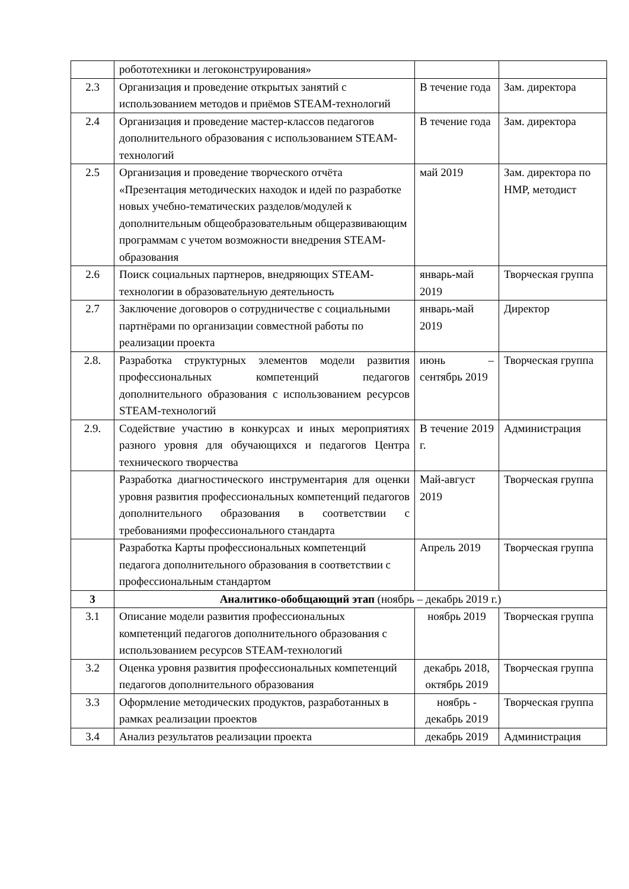| | робототехники и легоконструирования» | | |
| 2.3 | Организация и проведение открытых занятий с использованием методов и приёмов STEAM-технологий | В течение года | Зам. директора |
| 2.4 | Организация и проведение мастер-классов педагогов дополнительного образования с использованием STEAM-технологий | В течение года | Зам. директора |
| 2.5 | Организация и проведение творческого отчёта «Презентация методических находок и идей по разработке новых учебно-тематических разделов/модулей к дополнительным общеобразовательным общеразвивающим программам с учетом возможности внедрения STEAM-образования | май 2019 | Зам. директора по НМР, методист |
| 2.6 | Поиск социальных партнеров, внедряющих STEAM-технологии в образовательную деятельность | январь-май 2019 | Творческая группа |
| 2.7 | Заключение договоров о сотрудничестве с социальными партнёрами по организации совместной работы по реализации проекта | январь-май 2019 | Директор |
| 2.8. | Разработка структурных элементов модели развития профессиональных компетенций педагогов дополнительного образования с использованием ресурсов STEAM-технологий | июнь – сентябрь 2019 | Творческая группа |
| 2.9. | Содействие участию в конкурсах и иных мероприятиях разного уровня для обучающихся и педагогов Центра технического творчества | В течение 2019 г. | Администрация |
| | Разработка диагностического инструментария для оценки уровня развития профессиональных компетенций педагогов дополнительного образования в соответствии с требованиями профессионального стандарта | Май-август 2019 | Творческая группа |
| | Разработка Карты профессиональных компетенций педагога дополнительного образования в соответствии с профессиональным стандартом | Апрель 2019 | Творческая группа |
| 3 | Аналитико-обобщающий этап (ноябрь – декабрь 2019 г.) | | |
| 3.1 | Описание модели развития профессиональных компетенций педагогов дополнительного образования с использованием ресурсов STEAM-технологий | ноябрь 2019 | Творческая группа |
| 3.2 | Оценка уровня развития профессиональных компетенций педагогов дополнительного образования | декабрь 2018, октябрь 2019 | Творческая группа |
| 3.3 | Оформление методических продуктов, разработанных в рамках реализации проектов | ноябрь - декабрь 2019 | Творческая группа |
| 3.4 | Анализ результатов реализации проекта | декабрь 2019 | Администрация |